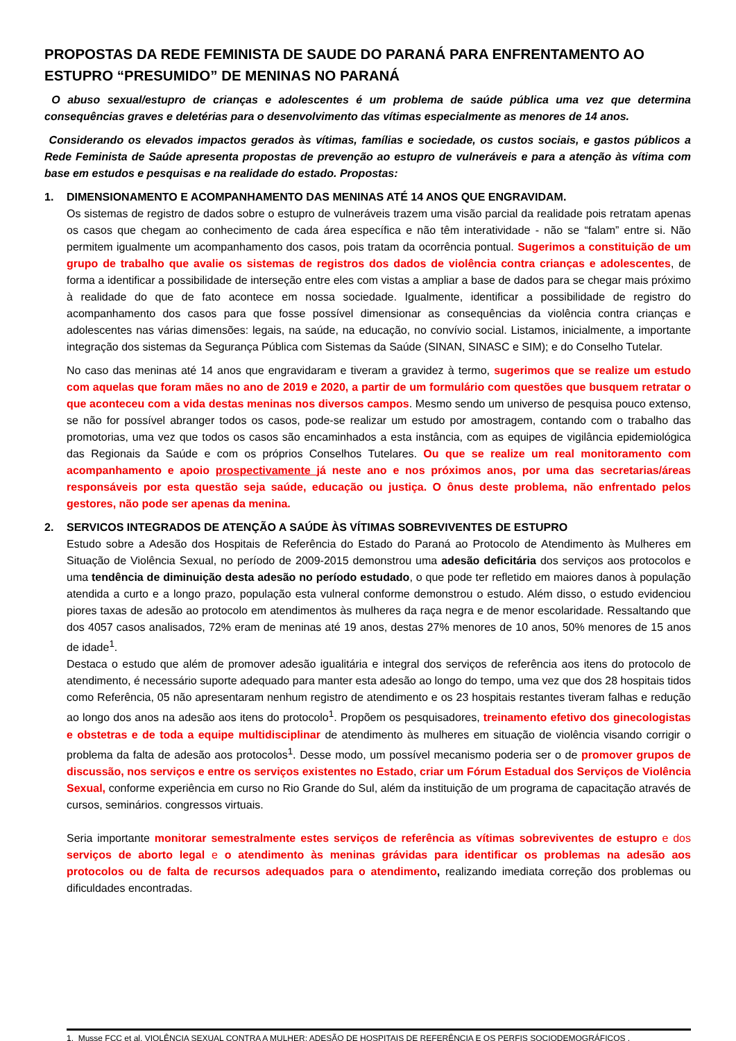PROPOSTAS DA REDE FEMINISTA DE SAUDE DO PARANÁ PARA ENFRENTAMENTO AO ESTUPRO “PRESUMIDO” DE MENINAS NO PARANÁ
O abuso sexual/estupro de crianças e adolescentes é um problema de saúde pública uma vez que determina consequências graves e deletérias para o desenvolvimento das vítimas especialmente as menores de 14 anos.
Considerando os elevados impactos gerados às vítimas, famílias e sociedade, os custos sociais, e gastos públicos a Rede Feminista de Saúde apresenta propostas de prevenção ao estupro de vulneráveis e para a atenção às vítima com base em estudos e pesquisas e na realidade do estado. Propostas:
1. DIMENSIONAMENTO E ACOMPANHAMENTO DAS MENINAS ATÉ 14 ANOS QUE ENGRAVIDAM.
Os sistemas de registro de dados sobre o estupro de vulneráveis trazem uma visão parcial da realidade pois retratam apenas os casos que chegam ao conhecimento de cada área específica e não têm interatividade - não se “falam” entre si. Não permitem igualmente um acompanhamento dos casos, pois tratam da ocorrência pontual. Sugerimos a constituição de um grupo de trabalho que avalie os sistemas de registros dos dados de violência contra crianças e adolescentes, de forma a identificar a possibilidade de interseção entre eles com vistas a ampliar a base de dados para se chegar mais próximo à realidade do que de fato acontece em nossa sociedade. Igualmente, identificar a possibilidade de registro do acompanhamento dos casos para que fosse possível dimensionar as consequências da violência contra crianças e adolescentes nas várias dimensões: legais, na saúde, na educação, no convívio social. Listamos, inicialmente, a importante integração dos sistemas da Segurança Pública com Sistemas da Saúde (SINAN, SINASC e SIM); e do Conselho Tutelar.
No caso das meninas até 14 anos que engravidaram e tiveram a gravidez à termo, sugerimos que se realize um estudo com aquelas que foram mães no ano de 2019 e 2020, a partir de um formulário com questões que busquem retratar o que aconteceu com a vida destas meninas nos diversos campos. Mesmo sendo um universo de pesquisa pouco extenso, se não for possível abranger todos os casos, pode-se realizar um estudo por amostragem, contando com o trabalho das promotorias, uma vez que todos os casos são encaminhados a esta instância, com as equipes de vigilância epidemiológica das Regionais da Saúde e com os próprios Conselhos Tutelares. Ou que se realize um real monitoramento com acompanhamento e apoio prospectivamente já neste ano e nos próximos anos, por uma das secretarias/áreas responsáveis por esta questão seja saúde, educação ou justiça. O ônus deste problema, não enfrentado pelos gestores, não pode ser apenas da menina.
2. SERVICOS INTEGRADOS DE ATENÇÃO A SAÚDE ÀS VÍTIMAS SOBREVIVENTES DE ESTUPRO
Estudo sobre a Adesão dos Hospitais de Referência do Estado do Paraná ao Protocolo de Atendimento às Mulheres em Situação de Violência Sexual, no período de 2009-2015 demonstrou uma adesão deficitária dos serviços aos protocolos e uma tendência de diminuição desta adesão no período estudado, o que pode ter refletido em maiores danos à população atendida a curto e a longo prazo, população esta vulneral conforme demonstrou o estudo. Além disso, o estudo evidenciou piores taxas de adesão ao protocolo em atendimentos às mulheres da raça negra e de menor escolaridade. Ressaltando que dos 4057 casos analisados, 72% eram de meninas até 19 anos, destas 27% menores de 10 anos, 50% menores de 15 anos de idade<sup>1</sup>.
Destaca o estudo que além de promover adesão igualitária e integral dos serviços de referência aos itens do protocolo de atendimento, é necessário suporte adequado para manter esta adesão ao longo do tempo, uma vez que dos 28 hospitais tidos como Referência, 05 não apresentaram nenhum registro de atendimento e os 23 hospitais restantes tiveram falhas e redução ao longo dos anos na adesão aos itens do protocolo<sup>1</sup>. Propõem os pesquisadores, treinamento efetivo dos ginecologistas e obstetras e de toda a equipe multidisciplinar de atendimento às mulheres em situação de violência visando corrigir o problema da falta de adesão aos protocolos<sup>1</sup>. Desse modo, um possível mecanismo poderia ser o de promover grupos de discussão, nos serviços e entre os serviços existentes no Estado, criar um Fórum Estadual dos Serviços de Violência Sexual, conforme experiência em curso no Rio Grande do Sul, além da instituição de um programa de capacitação através de cursos, seminários. congressos virtuais.
Seria importante monitorar semestralmente estes serviços de referência as vítimas sobreviventes de estupro e dos serviços de aborto legal e o atendimento às meninas grávidas para identificar os problemas na adesão aos protocolos ou de falta de recursos adequados para o atendimento, realizando imediata correção dos problemas ou dificuldades encontradas.
1. Musse FCC et al. VIOLÊNCIA SEXUAL CONTRA A MULHER: ADESÃO DE HOSPITAIS DE REFERÊNCIA E OS PERFIS SOCIODEMOGRÁFICOS .